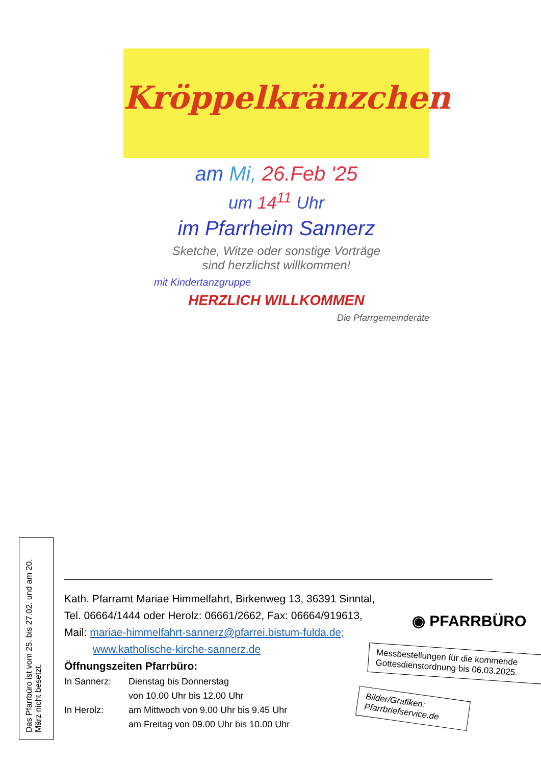Kröppelkränzchen
am Mi, 26.Feb '25
um 14<sup>11</sup> Uhr
im Pfarrheim Sannerz
Sketche, Witze oder sonstige Vorträge
sind herzlichst willkommen!
mit Kindertanzgruppe
HERZLICH WILLKOMMEN
Die Pfarrgemeinderäte
Das Pfarrbüro ist vom 25. bis 27.02. und am 20. März nicht besetzt.
Kath. Pfarramt Mariae Himmelfahrt, Birkenweg 13, 36391 Sinntal,
Tel. 06664/1444 oder Herolz: 06661/2662, Fax: 06664/919613,
Mail: mariae-himmelfahrt-sannerz@pfarrei.bistum-fulda.de;
www.katholische-kirche-sannerz.de
Öffnungszeiten Pfarrbüro:
In Sannerz: Dienstag bis Donnerstag von 10.00 Uhr bis 12.00 Uhr In Herolz: am Mittwoch von 9.00 Uhr bis 9.45 Uhr am Freitag von 09.00 Uhr bis 10.00 Uhr
◉ PFARRBÜRO
Messbestellungen für die kommende Gottesdienstordnung bis 06.03.2025.
Bilder/Grafiken: Pfarrbriefservice.de